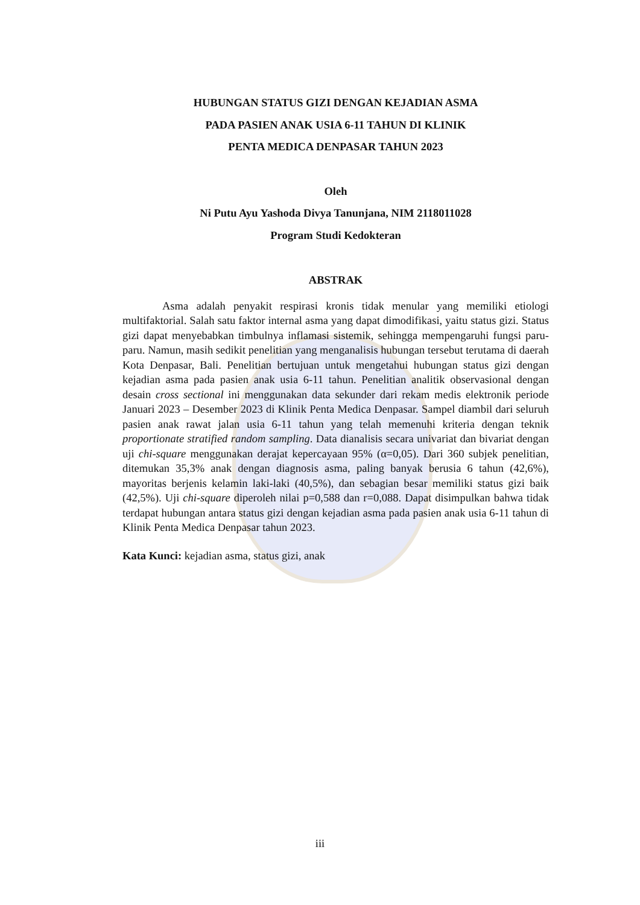HUBUNGAN STATUS GIZI DENGAN KEJADIAN ASMA
PADA PASIEN ANAK USIA 6-11 TAHUN DI KLINIK
PENTA MEDICA DENPASAR TAHUN 2023
Oleh
Ni Putu Ayu Yashoda Divya Tanunjana, NIM 2118011028
Program Studi Kedokteran
ABSTRAK
Asma adalah penyakit respirasi kronis tidak menular yang memiliki etiologi multifaktorial. Salah satu faktor internal asma yang dapat dimodifikasi, yaitu status gizi. Status gizi dapat menyebabkan timbulnya inflamasi sistemik, sehingga mempengaruhi fungsi paru-paru. Namun, masih sedikit penelitian yang menganalisis hubungan tersebut terutama di daerah Kota Denpasar, Bali. Penelitian bertujuan untuk mengetahui hubungan status gizi dengan kejadian asma pada pasien anak usia 6-11 tahun. Penelitian analitik observasional dengan desain cross sectional ini menggunakan data sekunder dari rekam medis elektronik periode Januari 2023 – Desember 2023 di Klinik Penta Medica Denpasar. Sampel diambil dari seluruh pasien anak rawat jalan usia 6-11 tahun yang telah memenuhi kriteria dengan teknik proportionate stratified random sampling. Data dianalisis secara univariat dan bivariat dengan uji chi-square menggunakan derajat kepercayaan 95% (α=0,05). Dari 360 subjek penelitian, ditemukan 35,3% anak dengan diagnosis asma, paling banyak berusia 6 tahun (42,6%), mayoritas berjenis kelamin laki-laki (40,5%), dan sebagian besar memiliki status gizi baik (42,5%). Uji chi-square diperoleh nilai p=0,588 dan r=0,088. Dapat disimpulkan bahwa tidak terdapat hubungan antara status gizi dengan kejadian asma pada pasien anak usia 6-11 tahun di Klinik Penta Medica Denpasar tahun 2023.
Kata Kunci: kejadian asma, status gizi, anak
iii